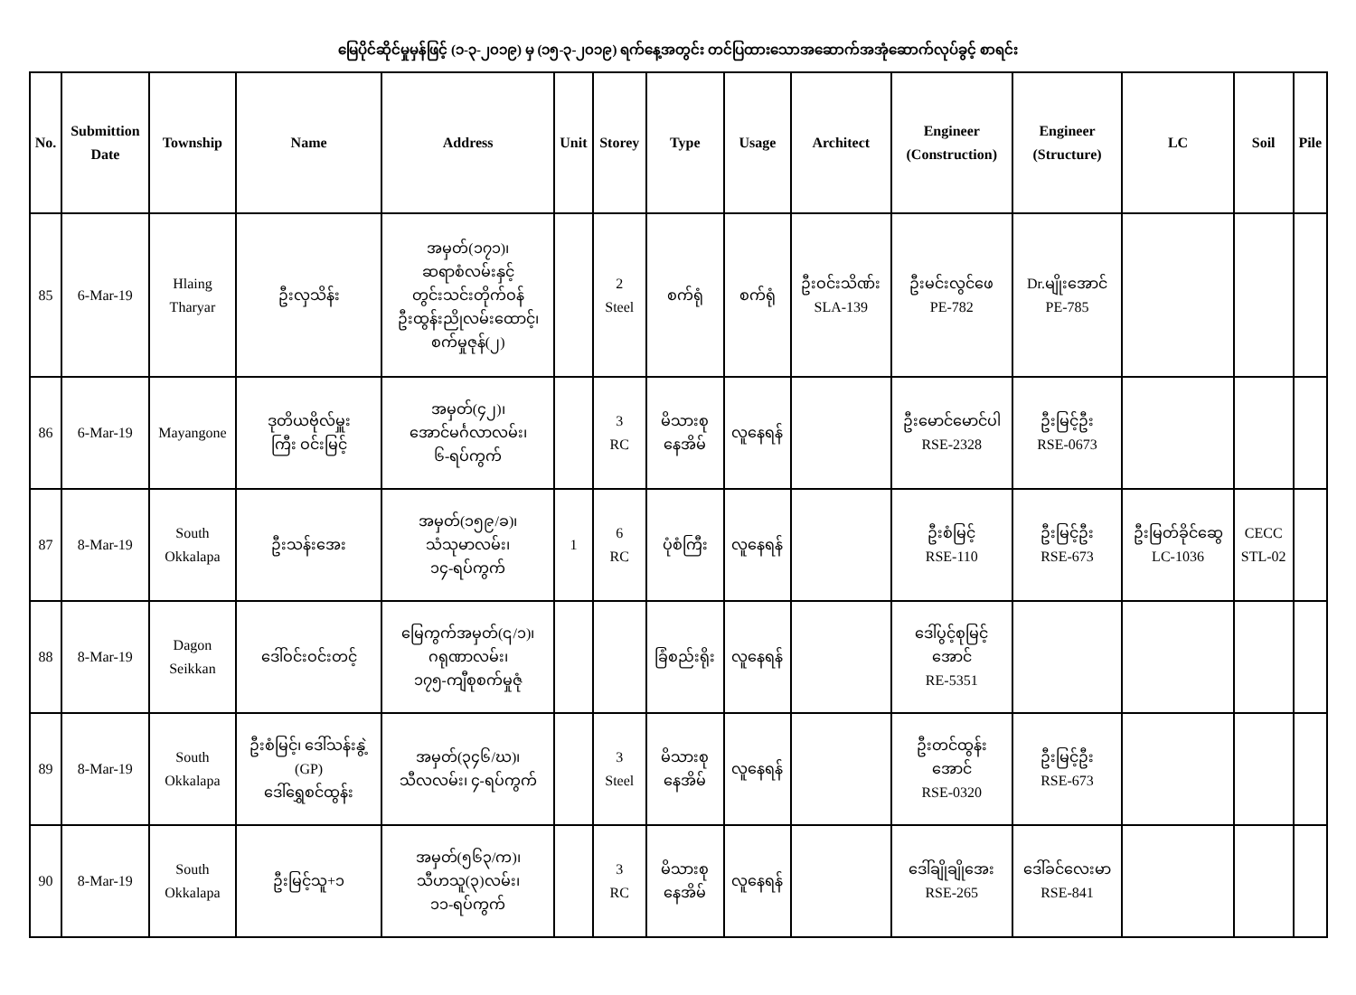မြေပိုင်ဆိုင်မှုမှန်ဖြင့် (၁-၃-၂၀၁၉) မှ (၁၅-၃-၂၀၁၉) ရက်နေ့အတွင်း တင်ပြထားသောအဆောက်အအုံဆောက်လုပ်ခွင့် စာရင်း
| No. | Submittion Date | Township | Name | Address | Unit | Storey | Type | Usage | Architect | Engineer (Construction) | Engineer (Structure) | LC | Soil | Pile |
| --- | --- | --- | --- | --- | --- | --- | --- | --- | --- | --- | --- | --- | --- | --- |
| 85 | 6-Mar-19 | Hlaing Tharyar | ဦးလှသိန်း | အမှတ်(၁၇၁)၊ ဆရာစံလမ်းနှင့် တွင်းသင်းတိုက်ဝန် ဦးထွန်းညိုလမ်းထောင့်၊ စက်မှုဇုန်(၂) | | 2 Steel | စက်ရုံ | စက်ရုံ | ဦးဝင်းသိဏ်း SLA-139 | ဦးမင်းလွင်ဖေ PE-782 | Dr.မျိုးအောင် PE-785 | | | |
| 86 | 6-Mar-19 | Mayangone | ဒုတိယဗိုလ်မှူး ကြီး ဝင်းမြင့် | အမှတ်(၄၂)၊ အောင်မင်္ဂလာလမ်း၊ ၆-ရပ်ကွက် | | 3 RC | မိသားစု နေအိမ် | လူနေရန် | | ဦးမောင်မောင်ပါ RSE-2328 | ဦးမြင့်ဦး RSE-0673 | | | |
| 87 | 8-Mar-19 | South Okkalapa | ဦးသန်းအေး | အမှတ်(၁၅၉/ခ)၊ သံသုမာလမ်း၊ ၁၄-ရပ်ကွက် | 1 | 6 RC | ပုံစံကြီး | လူနေရန် | | ဦးစံမြင့် RSE-110 | ဦးမြင့်ဦး RSE-673 | ဦးမြတ်ခိုင်ဆွေ LC-1036 | CECC STL-02 | |
| 88 | 8-Mar-19 | Dagon Seikkan | ဒေါ်ဝင်းဝင်းတင့် | မြေကွက်အမှတ်(၎/၁)၊ ဂရုဏာလမ်း၊ ၁၇၅-ကျီစုစက်မှုဇုံ | | | ခြံစည်းရိုး | လူနေရန် | | ဒေါ်ပွင့်စုမြင့် အောင် RE-5351 | | | | |
| 89 | 8-Mar-19 | South Okkalapa | ဦးစံမြင့်၊ ဒေါ်သန်းနွဲ့ (GP) ဒေါ်ရွှေစင်ထွန်း | အမှတ်(၃၄၆/ဃ)၊ သီလလမ်း၊ ၄-ရပ်ကွက် | | 3 Steel | မိသားစု နေအိမ် | လူနေရန် | | ဦးတင်ထွန်း အောင် RSE-0320 | ဦးမြင့်ဦး RSE-673 | | | |
| 90 | 8-Mar-19 | South Okkalapa | ဦးမြင့်သူ+၁ | အမှတ်(၅၆၃/က)၊ သီဟသူ(၃)လမ်း၊ ၁၁-ရပ်ကွက် | | 3 RC | မိသားစု နေအိမ် | လူနေရန် | | ဒေါ်ချိုချိုအေး RSE-265 | ဒေါ်ခင်လေးမာ RSE-841 | | | |